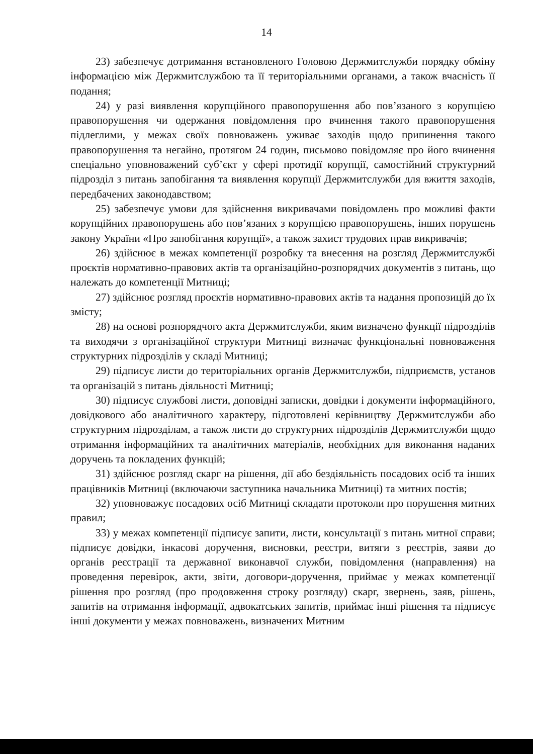14
23) забезпечує дотримання встановленого Головою Держмитслужби порядку обміну інформацією між Держмитслужбою та її територіальними органами, а також вчасність її подання;
24) у разі виявлення корупційного правопорушення або пов’язаного з корупцією правопорушення чи одержання повідомлення про вчинення такого правопорушення підлеглими, у межах своїх повноважень уживає заходів щодо припинення такого правопорушення та негайно, протягом 24 годин, письмово повідомляє про його вчинення спеціально уповноважений суб’єкт у сфері протидії корупції, самостійний структурний підрозділ з питань запобігання та виявлення корупції Держмитслужби для вжиття заходів, передбачених законодавством;
25) забезпечує умови для здійснення викривачами повідомлень про можливі факти корупційних правопорушень або пов’язаних з корупцією правопорушень, інших порушень закону України «Про запобігання корупції», а також захист трудових прав викривачів;
26) здійснює в межах компетенції розробку та внесення на розгляд Держмитслужбі проєктів нормативно-правових актів та організаційно-розпорядчих документів з питань, що належать до компетенції Митниці;
27) здійснює розгляд проєктів нормативно-правових актів та надання пропозицій до їх змісту;
28) на основі розпорядчого акта Держмитслужби, яким визначено функції підрозділів та виходячи з організаційної структури Митниці визначає функціональні повноваження структурних підрозділів у складі Митниці;
29) підписує листи до територіальних органів Держмитслужби, підприємств, установ та організацій з питань діяльності Митниці;
30) підписує службові листи, доповідні записки, довідки і документи інформаційного, довідкового або аналітичного характеру, підготовлені керівництву Держмитслужби або структурним підрозділам, а також листи до структурних підрозділів Держмитслужби щодо отримання інформаційних та аналітичних матеріалів, необхідних для виконання наданих доручень та покладених функцій;
31) здійснює розгляд скарг на рішення, дії або бездіяльність посадових осіб та інших працівників Митниці (включаючи заступника начальника Митниці) та митних постів;
32) уповноважує посадових осіб Митниці складати протоколи про порушення митних правил;
33) у межах компетенції підписує запити, листи, консультації з питань митної справи; підписує довідки, інкасові доручення, висновки, реєстри, витяги з реєстрів, заяви до органів реєстрації та державної виконавчої служби, повідомлення (направлення) на проведення перевірок, акти, звіти, договори-доручення, приймає у межах компетенції рішення про розгляд (про продовження строку розгляду) скарг, звернень, заяв, рішень, запитів на отримання інформації, адвокатських запитів, приймає інші рішення та підписує інші документи у межах повноважень, визначених Митним